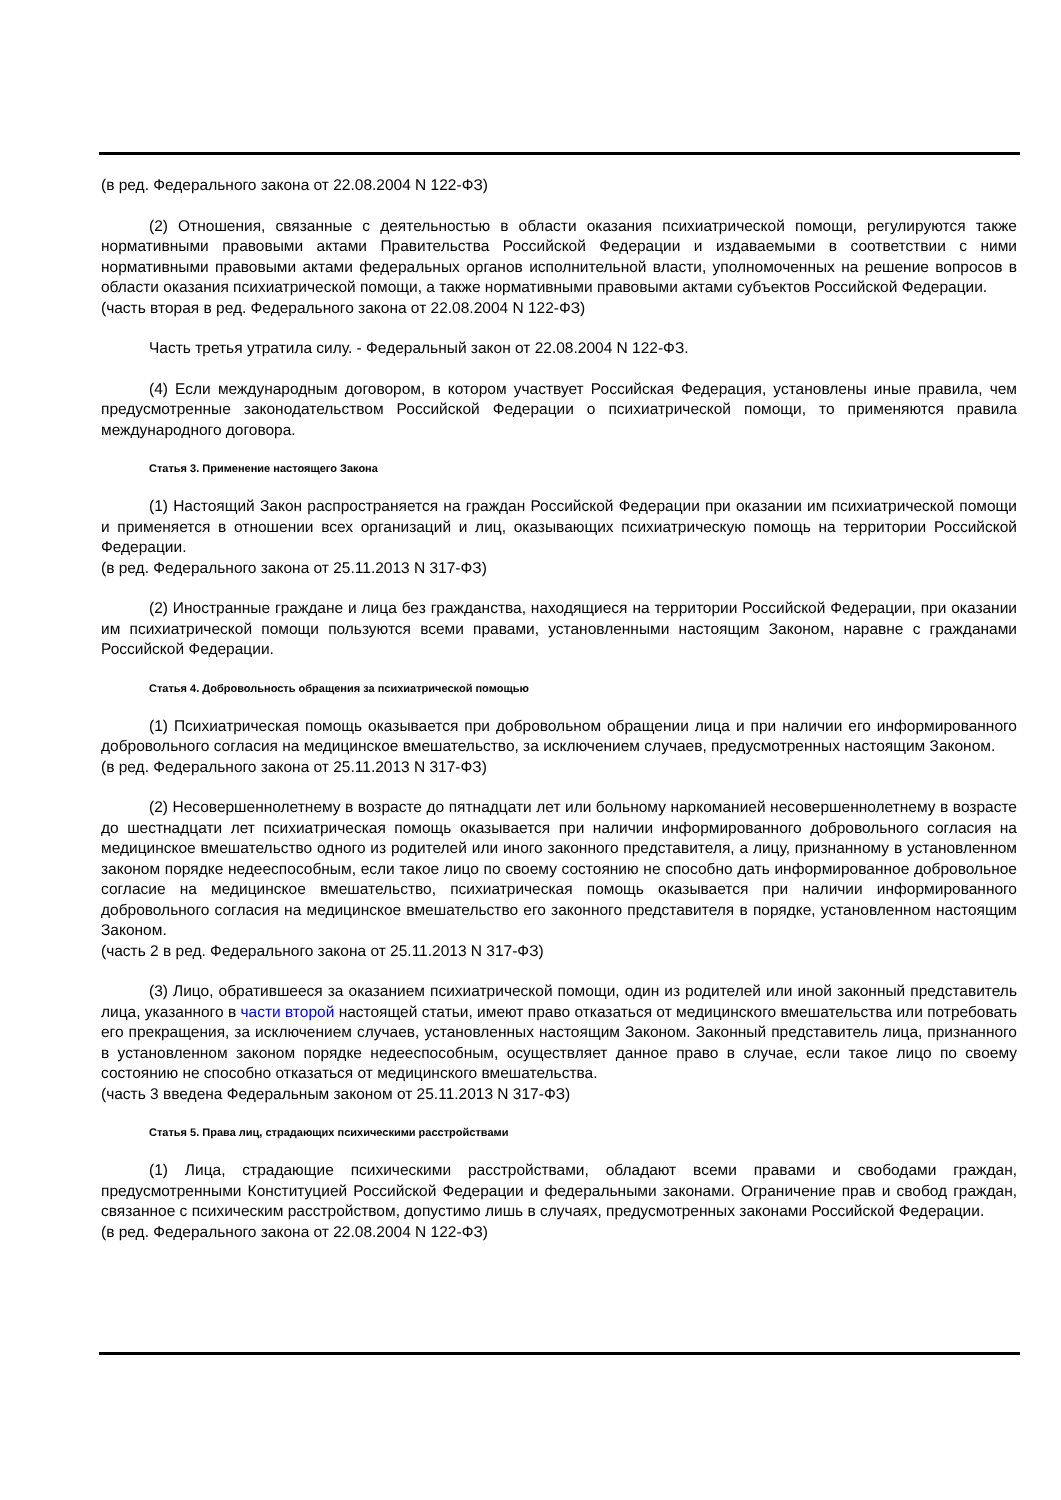(в ред. Федерального закона от 22.08.2004 N 122-ФЗ)
(2) Отношения, связанные с деятельностью в области оказания психиатрической помощи, регулируются также нормативными правовыми актами Правительства Российской Федерации и издаваемыми в соответствии с ними нормативными правовыми актами федеральных органов исполнительной власти, уполномоченных на решение вопросов в области оказания психиатрической помощи, а также нормативными правовыми актами субъектов Российской Федерации.
(часть вторая в ред. Федерального закона от 22.08.2004 N 122-ФЗ)
Часть третья утратила силу. - Федеральный закон от 22.08.2004 N 122-ФЗ.
(4) Если международным договором, в котором участвует Российская Федерация, установлены иные правила, чем предусмотренные законодательством Российской Федерации о психиатрической помощи, то применяются правила международного договора.
Статья 3. Применение настоящего Закона
(1) Настоящий Закон распространяется на граждан Российской Федерации при оказании им психиатрической помощи и применяется в отношении всех организаций и лиц, оказывающих психиатрическую помощь на территории Российской Федерации.
(в ред. Федерального закона от 25.11.2013 N 317-ФЗ)
(2) Иностранные граждане и лица без гражданства, находящиеся на территории Российской Федерации, при оказании им психиатрической помощи пользуются всеми правами, установленными настоящим Законом, наравне с гражданами Российской Федерации.
Статья 4. Добровольность обращения за психиатрической помощью
(1) Психиатрическая помощь оказывается при добровольном обращении лица и при наличии его информированного добровольного согласия на медицинское вмешательство, за исключением случаев, предусмотренных настоящим Законом.
(в ред. Федерального закона от 25.11.2013 N 317-ФЗ)
(2) Несовершеннолетнему в возрасте до пятнадцати лет или больному наркоманией несовершеннолетнему в возрасте до шестнадцати лет психиатрическая помощь оказывается при наличии информированного добровольного согласия на медицинское вмешательство одного из родителей или иного законного представителя, а лицу, признанному в установленном законом порядке недееспособным, если такое лицо по своему состоянию не способно дать информированное добровольное согласие на медицинское вмешательство, психиатрическая помощь оказывается при наличии информированного добровольного согласия на медицинское вмешательство его законного представителя в порядке, установленном настоящим Законом.
(часть 2 в ред. Федерального закона от 25.11.2013 N 317-ФЗ)
(3) Лицо, обратившееся за оказанием психиатрической помощи, один из родителей или иной законный представитель лица, указанного в части второй настоящей статьи, имеют право отказаться от медицинского вмешательства или потребовать его прекращения, за исключением случаев, установленных настоящим Законом. Законный представитель лица, признанного в установленном законом порядке недееспособным, осуществляет данное право в случае, если такое лицо по своему состоянию не способно отказаться от медицинского вмешательства.
(часть 3 введена Федеральным законом от 25.11.2013 N 317-ФЗ)
Статья 5. Права лиц, страдающих психическими расстройствами
(1) Лица, страдающие психическими расстройствами, обладают всеми правами и свободами граждан, предусмотренными Конституцией Российской Федерации и федеральными законами. Ограничение прав и свобод граждан, связанное с психическим расстройством, допустимо лишь в случаях, предусмотренных законами Российской Федерации.
(в ред. Федерального закона от 22.08.2004 N 122-ФЗ)